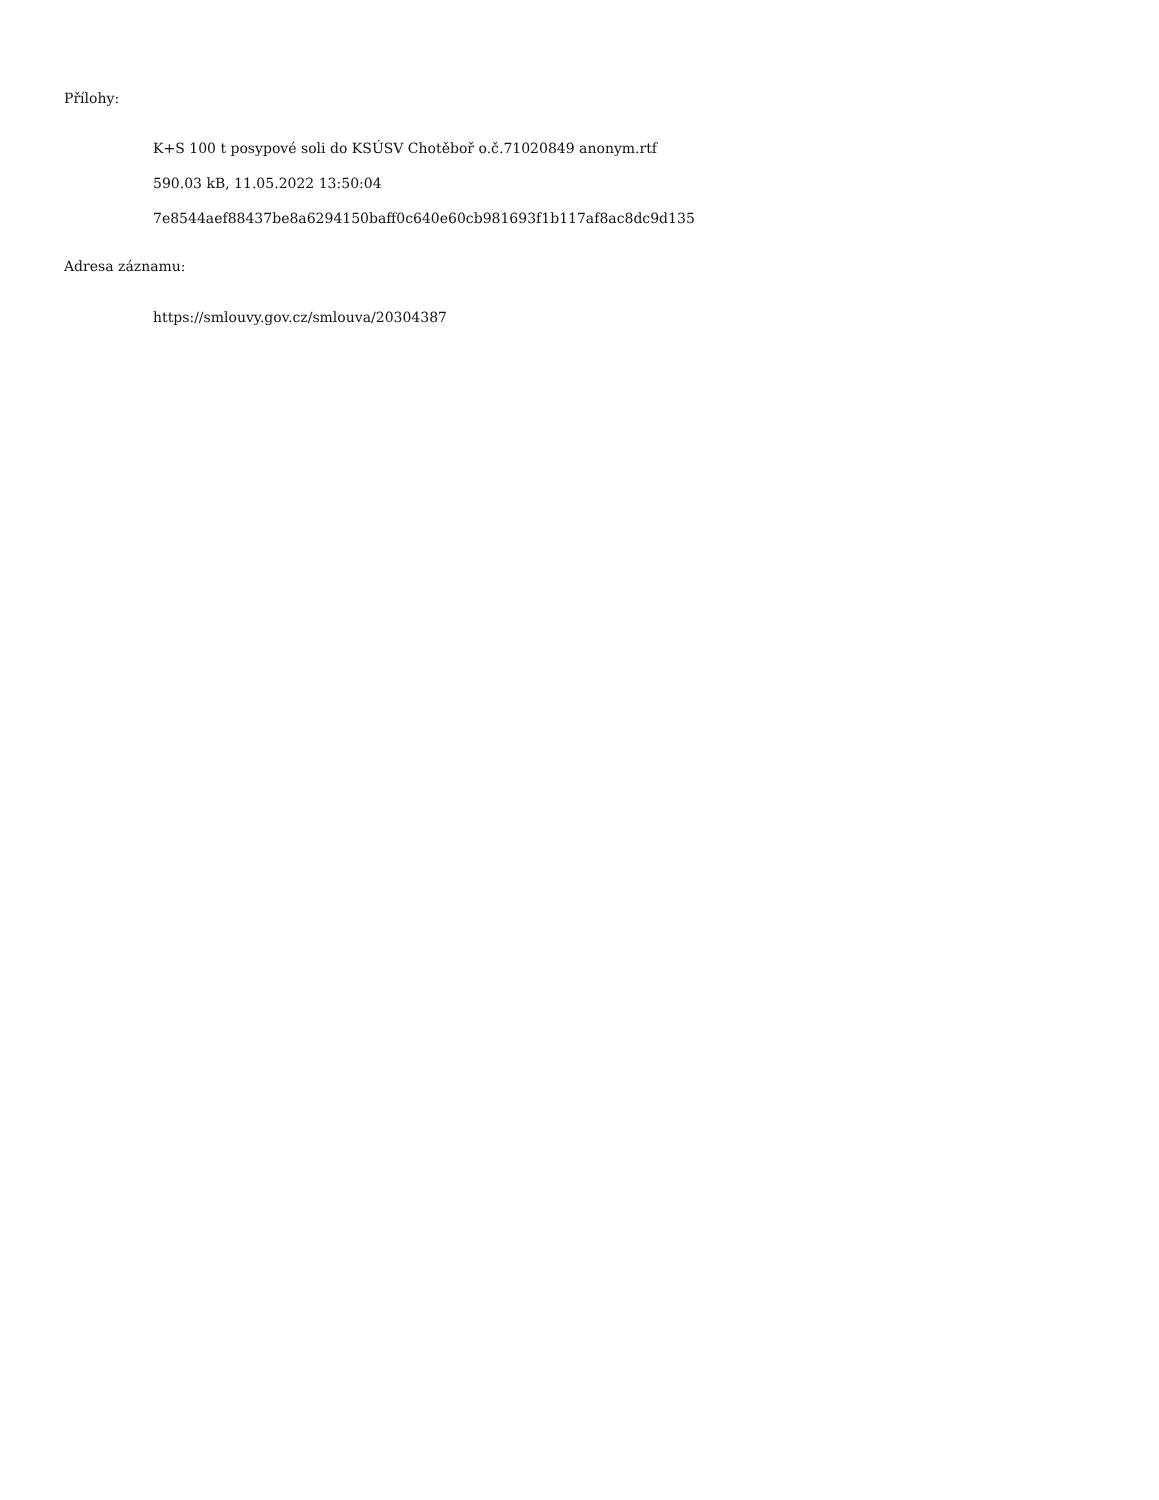Přílohy:
K+S 100 t posypové soli do KSÚSV Chotěboř o.č.71020849 anonym.rtf
590.03 kB, 11.05.2022 13:50:04
7e8544aef88437be8a6294150baff0c640e60cb981693f1b117af8ac8dc9d135
Adresa záznamu:
https://smlouvy.gov.cz/smlouva/20304387